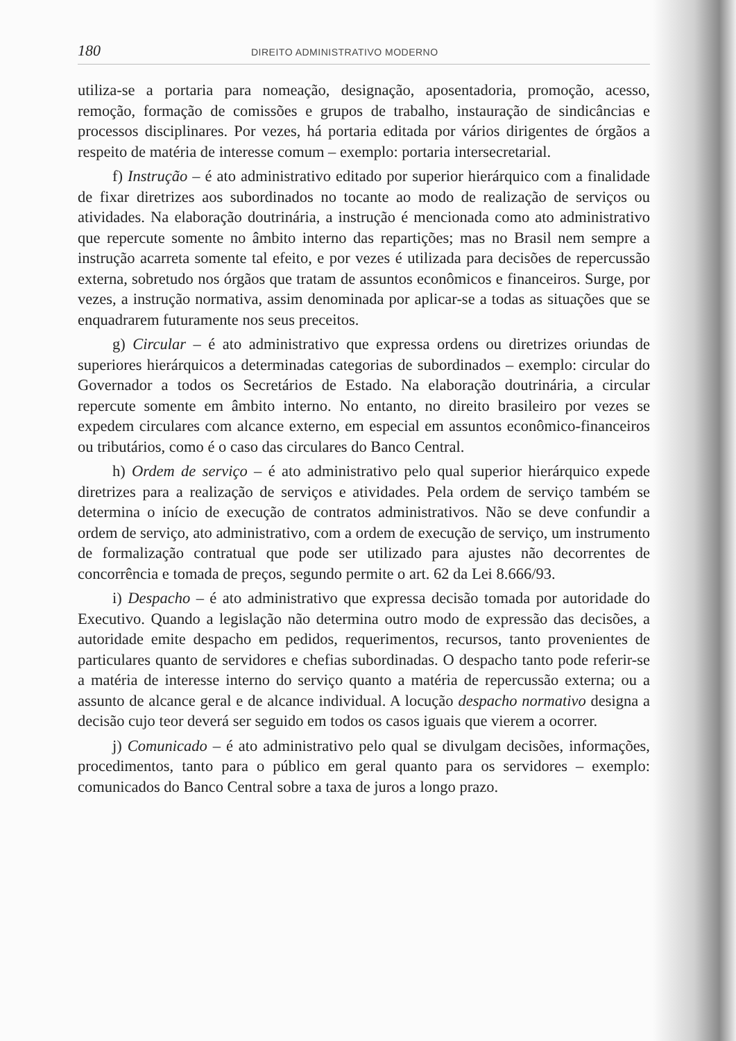180 DIREITO ADMINISTRATIVO MODERNO
utiliza-se a portaria para nomeação, designação, aposentadoria, promoção, acesso, remoção, formação de comissões e grupos de trabalho, instauração de sindicâncias e processos disciplinares. Por vezes, há portaria editada por vários dirigentes de órgãos a respeito de matéria de interesse comum – exemplo: portaria intersecretarial.
f) Instrução – é ato administrativo editado por superior hierárquico com a finalidade de fixar diretrizes aos subordinados no tocante ao modo de realização de serviços ou atividades. Na elaboração doutrinária, a instrução é mencionada como ato administrativo que repercute somente no âmbito interno das repartições; mas no Brasil nem sempre a instrução acarreta somente tal efeito, e por vezes é utilizada para decisões de repercussão externa, sobretudo nos órgãos que tratam de assuntos econômicos e financeiros. Surge, por vezes, a instrução normativa, assim denominada por aplicar-se a todas as situações que se enquadrarem futuramente nos seus preceitos.
g) Circular – é ato administrativo que expressa ordens ou diretrizes oriundas de superiores hierárquicos a determinadas categorias de subordinados – exemplo: circular do Governador a todos os Secretários de Estado. Na elaboração doutrinária, a circular repercute somente em âmbito interno. No entanto, no direito brasileiro por vezes se expedem circulares com alcance externo, em especial em assuntos econômico-financeiros ou tributários, como é o caso das circulares do Banco Central.
h) Ordem de serviço – é ato administrativo pelo qual superior hierárquico expede diretrizes para a realização de serviços e atividades. Pela ordem de serviço também se determina o início de execução de contratos administrativos. Não se deve confundir a ordem de serviço, ato administrativo, com a ordem de execução de serviço, um instrumento de formalização contratual que pode ser utilizado para ajustes não decorrentes de concorrência e tomada de preços, segundo permite o art. 62 da Lei 8.666/93.
i) Despacho – é ato administrativo que expressa decisão tomada por autoridade do Executivo. Quando a legislação não determina outro modo de expressão das decisões, a autoridade emite despacho em pedidos, requerimentos, recursos, tanto provenientes de particulares quanto de servidores e chefias subordinadas. O despacho tanto pode referir-se a matéria de interesse interno do serviço quanto a matéria de repercussão externa; ou a assunto de alcance geral e de alcance individual. A locução despacho normativo designa a decisão cujo teor deverá ser seguido em todos os casos iguais que vierem a ocorrer.
j) Comunicado – é ato administrativo pelo qual se divulgam decisões, informações, procedimentos, tanto para o público em geral quanto para os servidores – exemplo: comunicados do Banco Central sobre a taxa de juros a longo prazo.